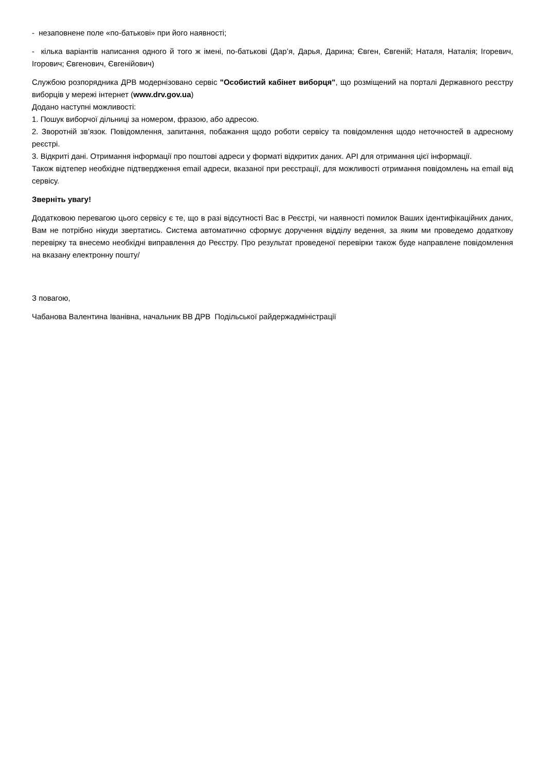- незаповнене поле «по-батькові» при його наявності;
- кілька варіантів написання одного й того ж імені, по-батькові (Дар’я, Дарья, Дарина; Євген, Євгеній; Наталя, Наталія; Ігоревич, Ігорович; Євгенович, Євгенійович)
Службою розпорядника ДРВ модернізовано сервіс "Особистий кабінет виборця", що розміщений на порталі Державного реєстру виборців у мережі інтернет (www.drv.gov.ua)
Додано наступні можливості:
1. Пошук виборчої дільниці за номером, фразою, або адресою.
2. Зворотній зв’язок. Повідомлення, запитання, побажання щодо роботи сервісу та повідомлення щодо неточностей в адресному реєстрі.
3. Відкриті дані. Отримання інформації про поштові адреси у форматі відкритих даних. API для отримання цієї інформації.
Також відтепер необхідне підтвердження email адреси, вказаної при реєстрації, для можливості отримання повідомлень на email від сервісу.
Зверніть увагу!
Додатковою перевагою цього сервісу є те, що в разі відсутності Вас в Реєстрі, чи наявності помилок Ваших ідентифікаційних даних, Вам не потрібно нікуди звертатись. Система автоматично сформує доручення відділу ведення, за яким ми проведемо додаткову перевірку та внесемо необхідні виправлення до Реєстру. Про результат проведеної перевірки також буде направлене повідомлення на вказану електронну пошту/
З повагою,
Чабанова Валентина Іванівна, начальник ВВ ДРВ Подільської райдержадміністрації